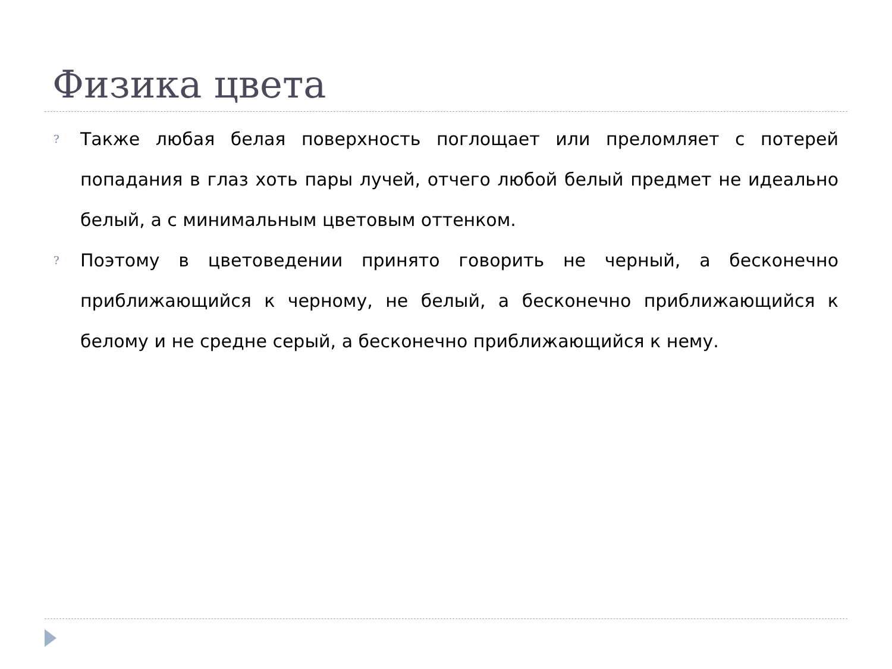Физика цвета
?
Также любая белая поверхность поглощает или преломляет с потерей попадания в глаз хоть пары лучей, отчего любой белый предмет не идеально белый, а с минимальным цветовым оттенком.
?
Поэтому в цветоведении принято говорить не черный, а бесконечно приближающийся к черному, не белый, а бесконечно приближающийся к белому и не средне серый, а бесконечно приближающийся к нему.